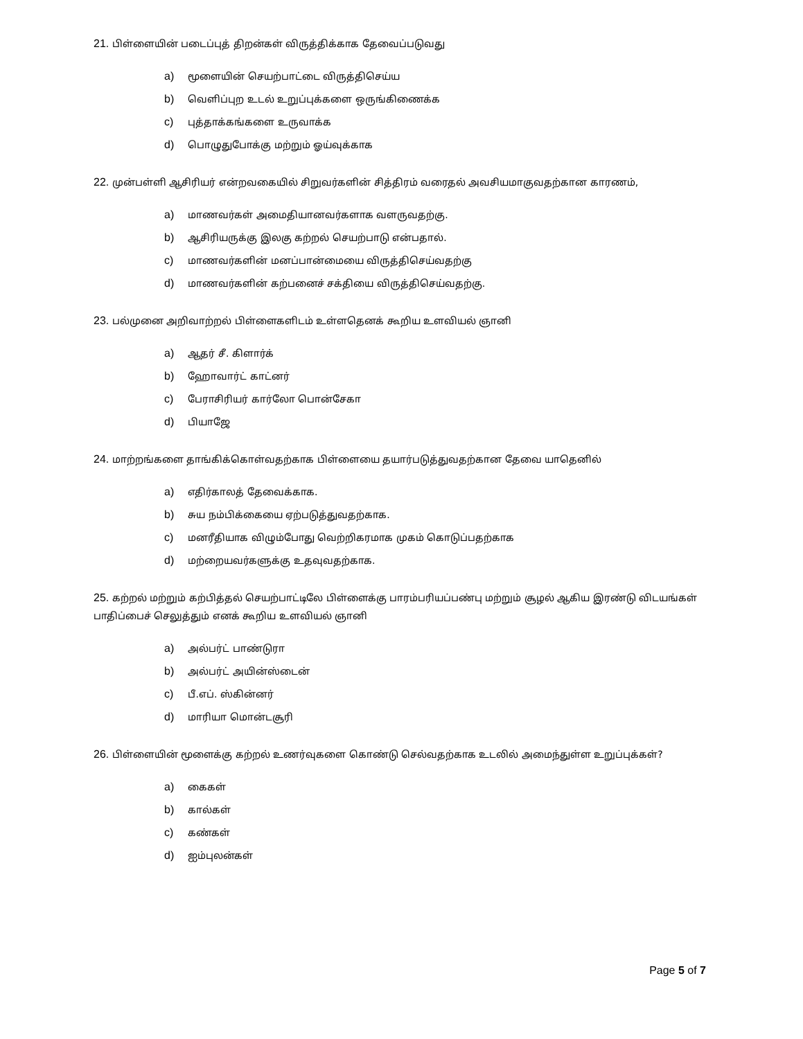21. பிள்ளையின் படைப்புத் திறன்கள் விருத்திக்காக தேவைப்படுவது
a) மூளையின் செயற்பாட்டை விருத்திசெய்ய
b) வெளிப்புற உடல் உறுப்புக்களை ஒருங்கிணைக்க
c) புத்தாக்கங்களை உருவாக்க
d) பொழுதுபோக்கு மற்றும் ஓய்வுக்காக
22. முன்பள்ளி ஆசிரியர் என்றவகையில் சிறுவர்களின் சித்திரம் வரைதல் அவசியமாகுவதற்கான காரணம்,
a) மாணவர்கள் அமைதியானவர்களாக வளருவதற்கு.
b) ஆசிரியருக்கு இலகு கற்றல் செயற்பாடு என்பதால்.
c) மாணவர்களின் மனப்பான்மையை விருத்திசெய்வதற்கு
d) மாணவர்களின் கற்பனைச் சக்தியை விருத்திசெய்வதற்கு.
23. பல்முனை அறிவாற்றல் பிள்ளைகளிடம் உள்ளதெனக் கூறிய உளவியல் ஞானி
a) ஆதர் சீ. கிளார்க்
b) ஹோவார்ட் காட்னர்
c) பேராசிரியர் கார்லோ பொன்சேகா
d) பியாஜே
24. மாற்றங்களை தாங்கிக்கொள்வதற்காக பிள்ளையை தயார்படுத்துவதற்கான தேவை யாதெனில்
a) எதிர்காலத் தேவைக்காக.
b) சுய நம்பிக்கையை ஏற்படுத்துவதற்காக.
c) மனரீதியாக விழும்போது வெற்றிகரமாக முகம் கொடுப்பதற்காக
d) மற்றையவர்களுக்கு உதவுவதற்காக.
25. கற்றல் மற்றும் கற்பித்தல் செயற்பாட்டிலே பிள்ளைக்கு பாரம்பரியப்பண்பு மற்றும் சூழல் ஆகிய இரண்டு விடயங்கள் பாதிப்பைச் செலுத்தும் எனக் கூறிய உளவியல் ஞானி
a) அல்பர்ட் பாண்டுரா
b) அல்பர்ட் அயின்ஸ்டைன்
c) பீ.எப். ஸ்கின்னர்
d) மாரியா மொன்டசூரி
26. பிள்ளையின் மூளைக்கு கற்றல் உணர்வுகளை கொண்டு செல்வதற்காக உடலில் அமைந்துள்ள உறுப்புக்கள்?
a) கைகள்
b) கால்கள்
c) கண்கள்
d) ஐம்புலன்கள்
Page 5 of 7